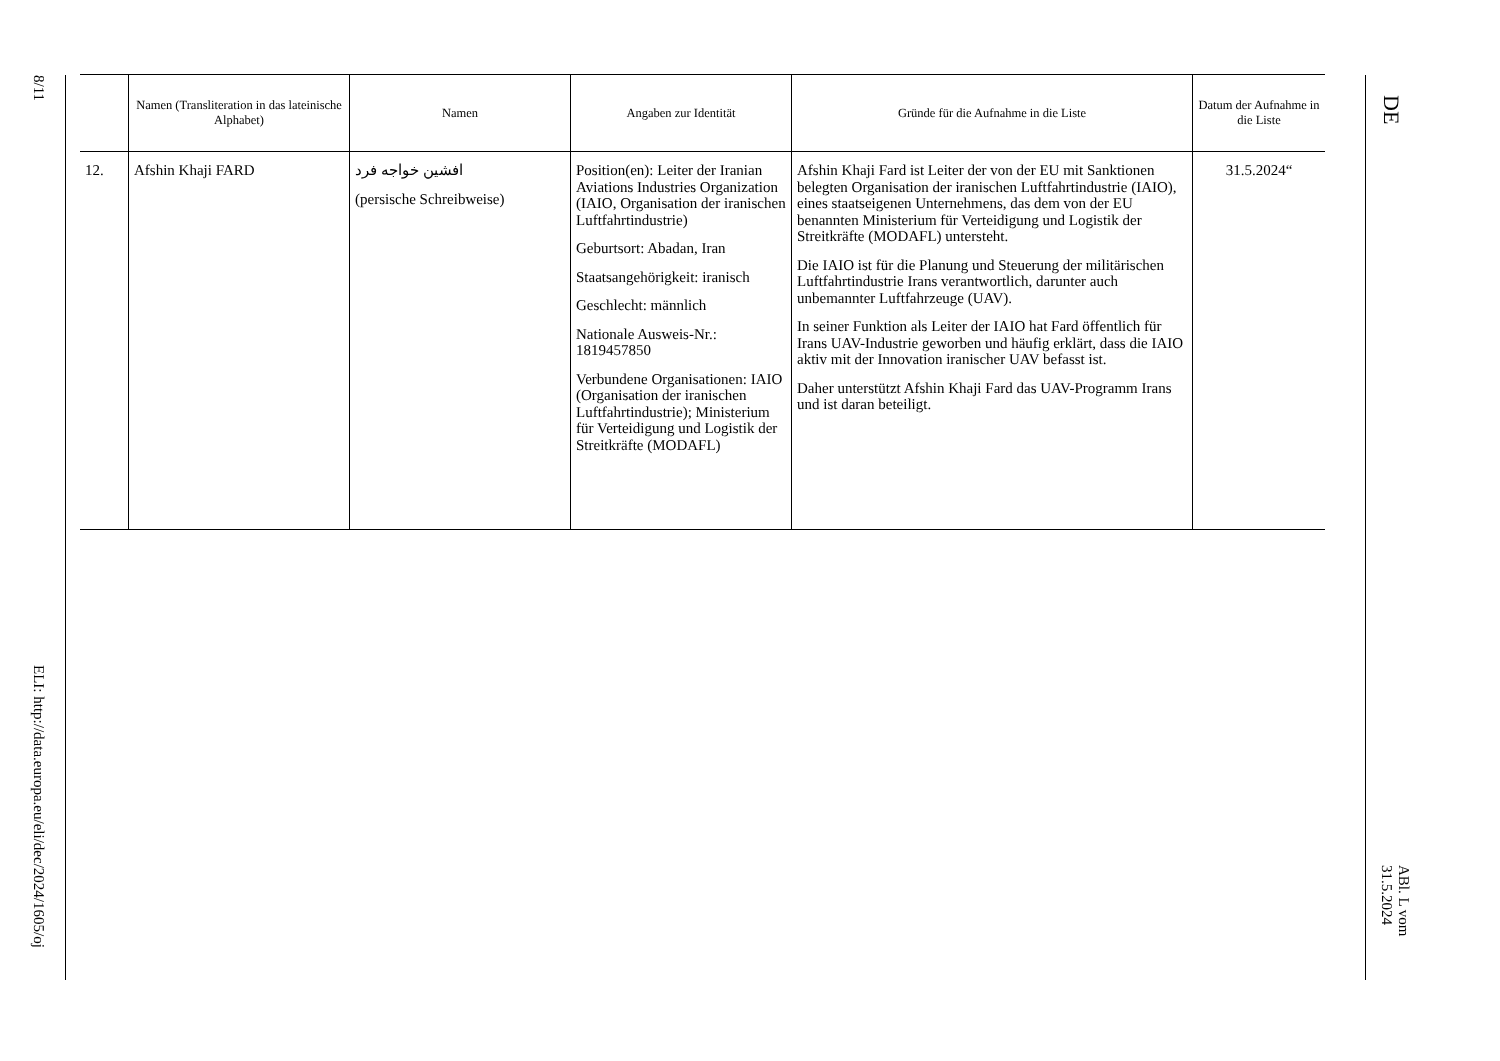8/11
ELI: http://data.europa.eu/eli/dec/2024/1605/oj
| | Namen (Transliteration in das lateinische Alphabet) | Namen | Angaben zur Identität | Gründe für die Aufnahme in die Liste | Datum der Aufnahme in die Liste |
| --- | --- | --- | --- | --- | --- |
| 12. | Afshin Khaji FARD | افشین خواجه فرد (persische Schreibweise) | Position(en): Leiter der Iranian Aviations Industries Organization (IAIO, Organisation der iranischen Luftfahrtindustrie) Geburtsort: Abadan, Iran Staatsangehörigkeit: iranisch Geschlecht: männlich Nationale Ausweis-Nr.: 1819457850 Verbundene Organisationen: IAIO (Organisation der iranischen Luftfahrtindustrie); Ministerium für Verteidigung und Logistik der Streitkräfte (MODAFL) | Afshin Khaji Fard ist Leiter der von der EU mit Sanktionen belegten Organisation der iranischen Luftfahrtindustrie (IAIO), eines staatseigenen Unternehmens, das dem von der EU benannten Ministerium für Verteidigung und Logistik der Streitkräfte (MODAFL) untersteht. Die IAIO ist für die Planung und Steuerung der militärischen Luftfahrtindustrie Irans verantwortlich, darunter auch unbemannter Luftfahrzeuge (UAV). In seiner Funktion als Leiter der IAIO hat Fard öffentlich für Irans UAV-Industrie geworben und häufig erklärt, dass die IAIO aktiv mit der Innovation iranischer UAV befasst ist. Daher unterstützt Afshin Khaji Fard das UAV-Programm Irans und ist daran beteiligt. | 31.5.2024“ |
DE
ABl. L vom 31.5.2024